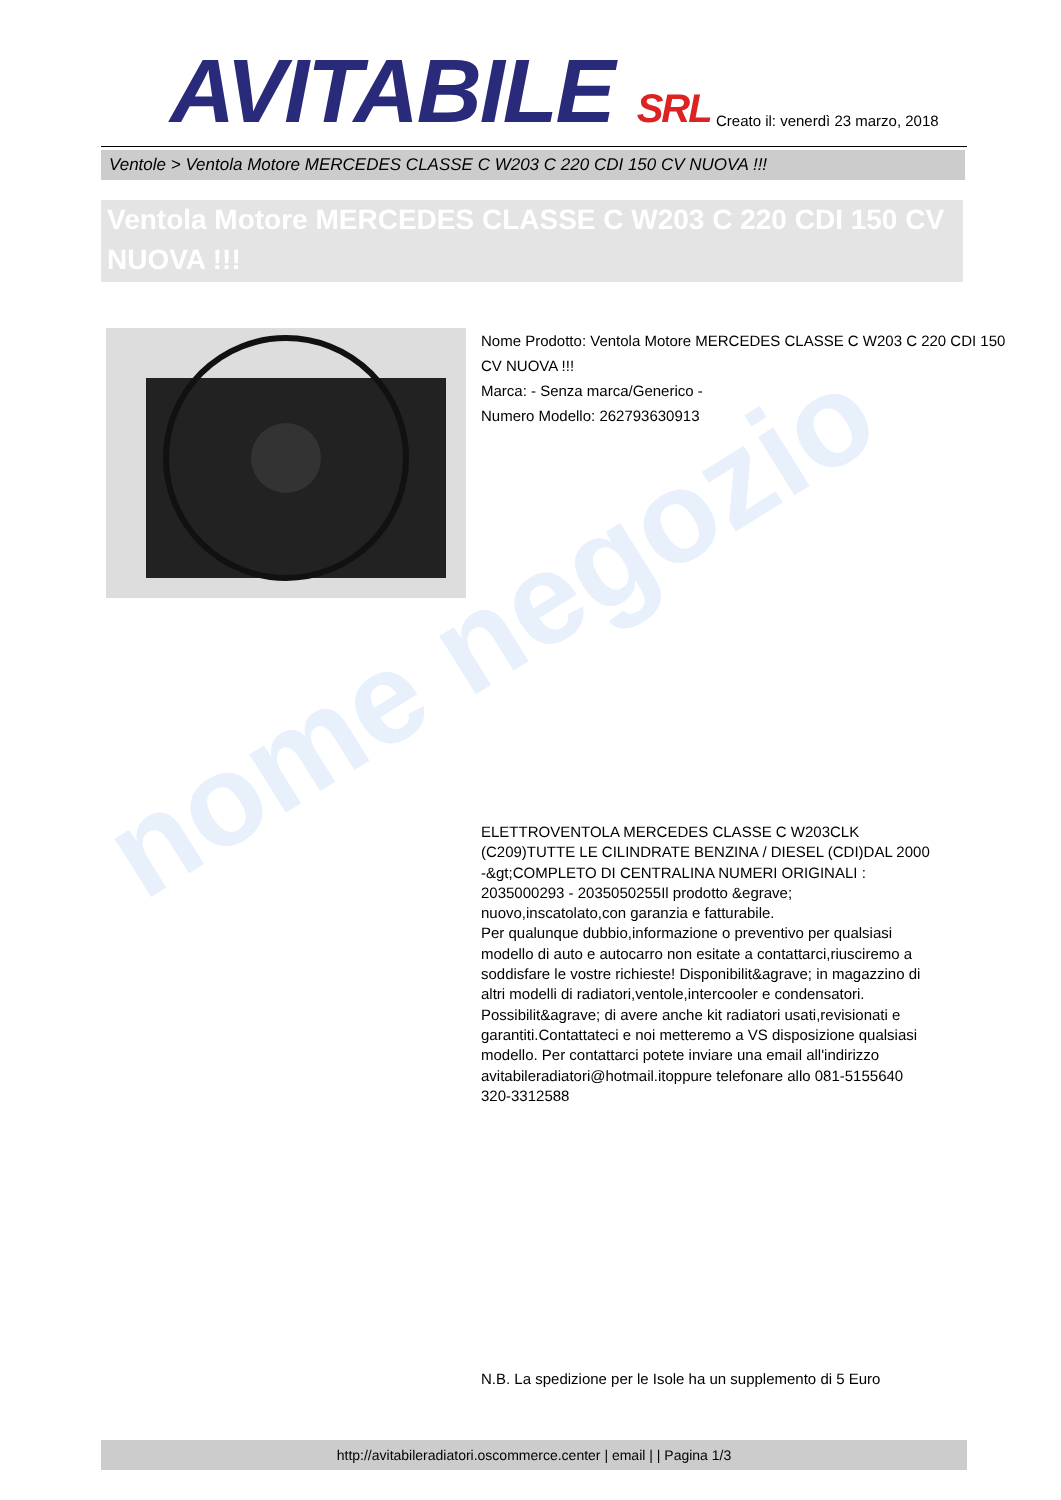nome negozio
AVITABILE SRL
Creato il: venerdì 23 marzo, 2018
Ventole > Ventola Motore MERCEDES CLASSE C W203 C 220 CDI 150 CV NUOVA !!!
Ventola Motore MERCEDES CLASSE C W203 C 220 CDI 150 CV NUOVA !!!
Nome Prodotto: Ventola Motore MERCEDES CLASSE C W203 C 220 CDI 150 CV NUOVA !!!
Marca: - Senza marca/Generico -
Numero Modello: 262793630913
ELETTROVENTOLA MERCEDES CLASSE C W203CLK (C209)TUTTE LE CILINDRATE BENZINA / DIESEL (CDI)DAL 2000 -&gt;COMPLETO DI CENTRALINA NUMERI ORIGINALI : 2035000293 - 2035050255Il prodotto &egrave; nuovo,inscatolato,con garanzia e fatturabile.
Per qualunque dubbio,informazione o preventivo per qualsiasi modello di auto e autocarro non esitate a contattarci,riusciremo a soddisfare le vostre richieste! Disponibilit&agrave; in magazzino di altri modelli di radiatori,ventole,intercooler e condensatori. Possibilit&agrave; di avere anche kit radiatori usati,revisionati e garantiti.Contattateci e noi metteremo a VS disposizione qualsiasi modello. Per contattarci potete inviare una email all'indirizzo avitabileradiatori@hotmail.itoppure telefonare allo 081-5155640 320-3312588
N.B. La spedizione per le Isole ha un supplemento di 5 Euro
http://avitabileradiatori.oscommerce.center | email | | Pagina 1/3